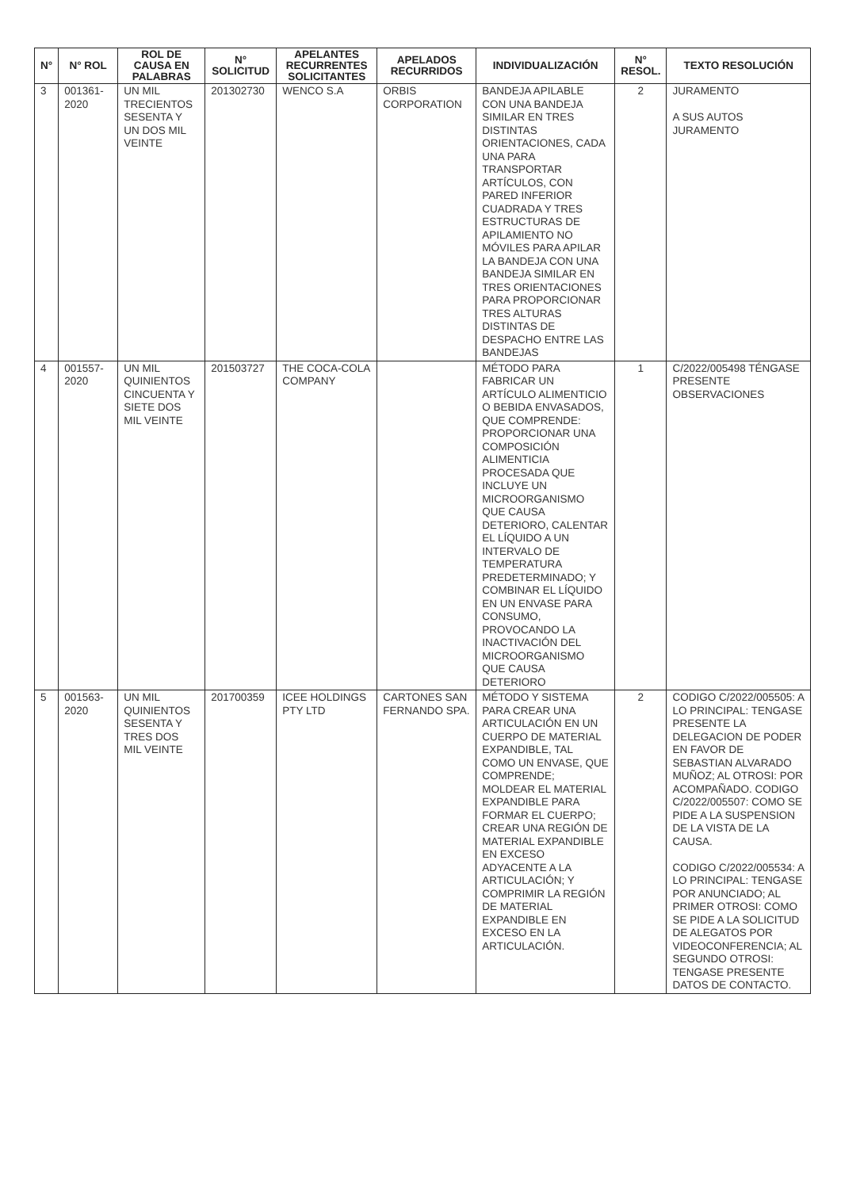| N° | N° ROL | ROL DE CAUSA EN PALABRAS | N° SOLICITUD | APELANTES RECURRENTES SOLICITANTES | APELADOS RECURRIDOS | INDIVIDUALIZACIÓN | N° RESOL. | TEXTO RESOLUCIÓN |
| --- | --- | --- | --- | --- | --- | --- | --- | --- |
| 3 | 001361-2020 | UN MIL TRECIENTOS SESENTA Y UN DOS MIL VEINTE | 201302730 | WENCO S.A | ORBIS CORPORATION | BANDEJA APILABLE CON UNA BANDEJA SIMILAR EN TRES DISTINTAS ORIENTACIONES, CADA UNA PARA TRANSPORTAR ARTÍCULOS, CON PARED INFERIOR CUADRADA Y TRES ESTRUCTURAS DE APILAMIENTO NO MÓVILES PARA APILAR LA BANDEJA CON UNA BANDEJA SIMILAR EN TRES ORIENTACIONES PARA PROPORCIONAR TRES ALTURAS DISTINTAS DE DESPACHO ENTRE LAS BANDEJAS | 2 | JURAMENTO A SUS AUTOS JURAMENTO |
| 4 | 001557-2020 | UN MIL QUINIENTOS CINCUENTA Y SIETE DOS MIL VEINTE | 201503727 | THE COCA-COLA COMPANY | | MÉTODO PARA FABRICAR UN ARTÍCULO ALIMENTICIO O BEBIDA ENVASADOS, QUE COMPRENDE: PROPORCIONAR UNA COMPOSICIÓN ALIMENTICIA PROCESADA QUE INCLUYE UN MICROORGANISMO QUE CAUSA DETERIORO, CALENTAR EL LÍQUIDO A UN INTERVALO DE TEMPERATURA PREDETERMINADO; Y COMBINAR EL LÍQUIDO EN UN ENVASE PARA CONSUMO, PROVOCANDO LA INACTIVACIÓN DEL MICROORGANISMO QUE CAUSA DETERIORO | 1 | C/2022/005498 TÉNGASE PRESENTE OBSERVACIONES |
| 5 | 001563-2020 | UN MIL QUINIENTOS SESENTA Y TRES DOS MIL VEINTE | 201700359 | ICEE HOLDINGS PTY LTD | CARTONES SAN FERNANDO SPA. | MÉTODO Y SISTEMA PARA CREAR UNA ARTICULACIÓN EN UN CUERPO DE MATERIAL EXPANDIBLE, TAL COMO UN ENVASE, QUE COMPRENDE; MOLDEAR EL MATERIAL EXPANDIBLE PARA FORMAR EL CUERPO; CREAR UNA REGIÓN DE MATERIAL EXPANDIBLE EN EXCESO ADYACENTE A LA ARTICULACIÓN; Y COMPRIMIR LA REGIÓN DE MATERIAL EXPANDIBLE EN EXCESO EN LA ARTICULACIÓN. | 2 | CODIGO C/2022/005505: A LO PRINCIPAL: TENGASE PRESENTE LA DELEGACION DE PODER EN FAVOR DE SEBASTIAN ALVARADO MUÑOZ; AL OTROSI: POR ACOMPAÑADO. CODIGO C/2022/005507: COMO SE PIDE A LA SUSPENSION DE LA VISTA DE LA CAUSA. CODIGO C/2022/005534: A LO PRINCIPAL: TENGASE POR ANUNCIADO; AL PRIMER OTROSI: COMO SE PIDE A LA SOLICITUD DE ALEGATOS POR VIDEOCONFERENCIA; AL SEGUNDO OTROSI: TENGASE PRESENTE DATOS DE CONTACTO. |